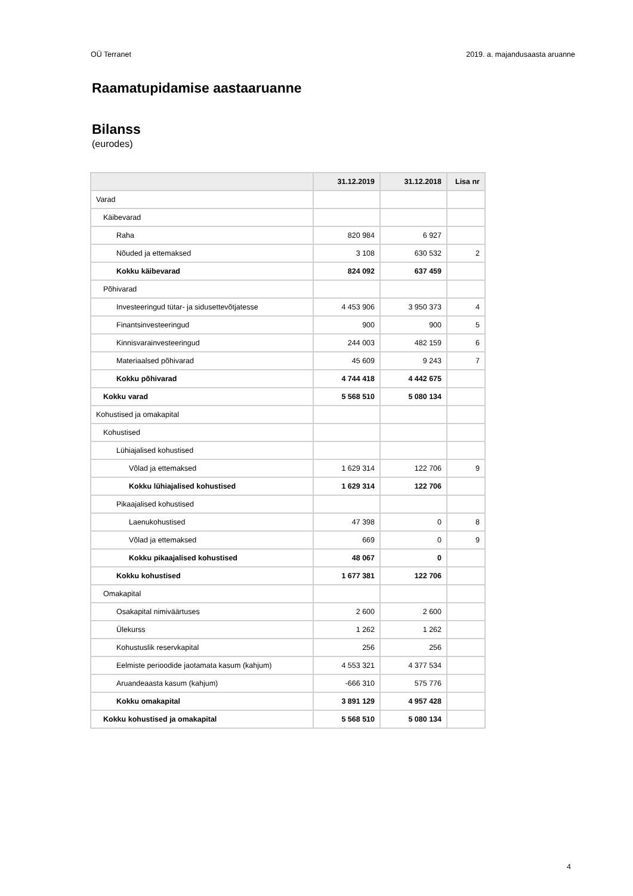OÜ Terranet 2019. a. majandusaasta aruanne
Raamatupidamise aastaaruanne
Bilanss
(eurodes)
| | 31.12.2019 | 31.12.2018 | Lisa nr |
| --- | --- | --- | --- |
| Varad | | | |
| Käibevarad | | | |
| Raha | 820 984 | 6 927 | |
| Nõuded ja ettemaksed | 3 108 | 630 532 | 2 |
| Kokku käibevarad | 824 092 | 637 459 | |
| Põhivarad | | | |
| Investeeringud tütar- ja sidusettevõtjatesse | 4 453 906 | 3 950 373 | 4 |
| Finantsinvesteeringud | 900 | 900 | 5 |
| Kinnisvarainvesteeringud | 244 003 | 482 159 | 6 |
| Materiaalsed põhivarad | 45 609 | 9 243 | 7 |
| Kokku põhivarad | 4 744 418 | 4 442 675 | |
| Kokku varad | 5 568 510 | 5 080 134 | |
| Kohustised ja omakapital | | | |
| Kohustised | | | |
| Lühiajalised kohustised | | | |
| Võlad ja ettemaksed | 1 629 314 | 122 706 | 9 |
| Kokku lühiajalised kohustised | 1 629 314 | 122 706 | |
| Pikaajalised kohustised | | | |
| Laenukohustised | 47 398 | 0 | 8 |
| Võlad ja ettemaksed | 669 | 0 | 9 |
| Kokku pikaajalised kohustised | 48 067 | 0 | |
| Kokku kohustised | 1 677 381 | 122 706 | |
| Omakapital | | | |
| Osakapital nimiväärtuses | 2 600 | 2 600 | |
| Ülekurss | 1 262 | 1 262 | |
| Kohustuslik reservkapital | 256 | 256 | |
| Eelmiste perioodide jaotamata kasum (kahjum) | 4 553 321 | 4 377 534 | |
| Aruandeaasta kasum (kahjum) | -666 310 | 575 776 | |
| Kokku omakapital | 3 891 129 | 4 957 428 | |
| Kokku kohustised ja omakapital | 5 568 510 | 5 080 134 | |
4